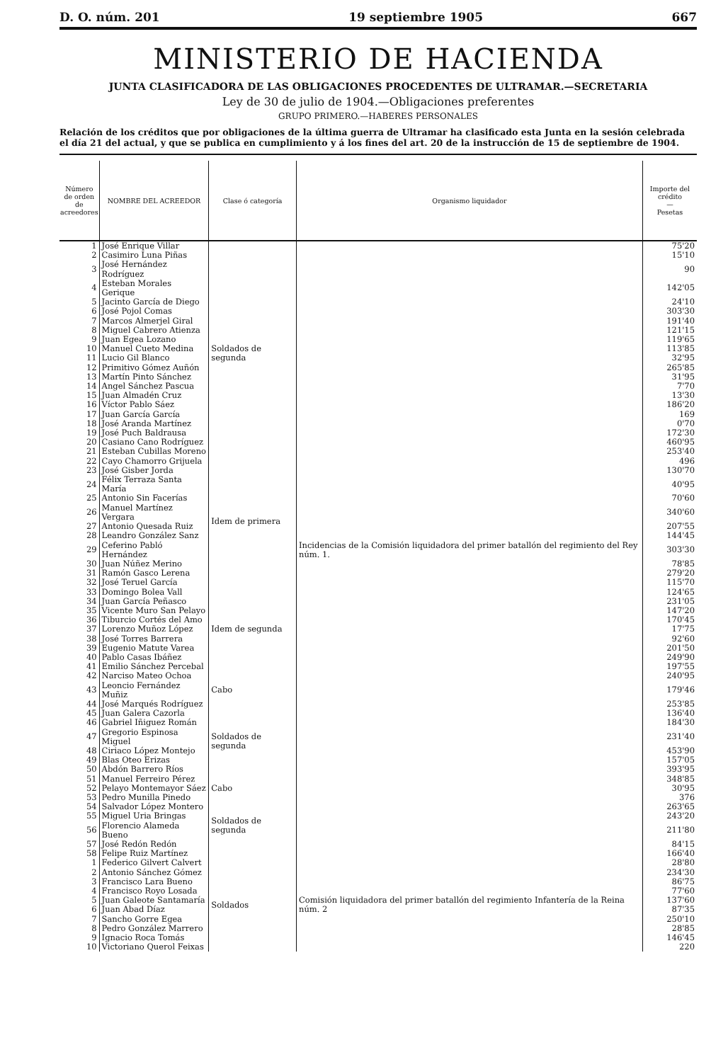D. O. núm. 201 19 septiembre 1905 667
MINISTERIO DE HACIENDA
JUNTA CLASIFICADORA DE LAS OBLIGACIONES PROCEDENTES DE ULTRAMAR.—SECRETARIA
Ley de 30 de julio de 1904.—Obligaciones preferentes
GRUPO PRIMERO.—HABERES PERSONALES
Relación de los créditos que por obligaciones de la última guerra de Ultramar ha clasificado esta Junta en la sesión celebrada el día 21 del actual, y que se publica en cumplimiento y á los fines del art. 20 de la instrucción de 15 de septiembre de 1904.
| Número de orden de acreedores | NOMBRE DEL ACREEDOR | Clase ó categoría | Organismo liquidador | Importe del crédito — Pesetas |
| --- | --- | --- | --- | --- |
| 1 | José Enrique Villar | Soldados de segunda | Incidencias de la Comisión liquidadora del primer batallón del regimiento del Rey núm. 1. | 75'20 |
| 2 | Casimiro Luna Piñas | | | 15'10 |
| 3 | José Hernández Rodríguez | | | 90 |
| 4 | Esteban Morales Gerique | | | 142'05 |
| 5 | Jacinto García de Diego | | | 24'10 |
| 6 | José Pojol Comas | | | 303'30 |
| 7 | Marcos Almerjel Giral | | | 191'40 |
| 8 | Miguel Cabrero Atienza | | | 121'15 |
| 9 | Juan Egea Lozano | | | 119'65 |
| 10 | Manuel Cueto Medina | | | 113'85 |
| 11 | Lucio Gil Blanco | | | 32'95 |
| 12 | Primitivo Gómez Auñón | | | 265'85 |
| 13 | Martín Pinto Sánchez | | | 31'95 |
| 14 | Angel Sánchez Pascua | | | 7'70 |
| 15 | Juan Almadén Cruz | | | 13'30 |
| 16 | Víctor Pablo Sáez | | | 186'20 |
| 17 | Juan García García | | | 169 |
| 18 | José Aranda Martínez | | | 0'70 |
| 19 | José Puch Baldrausa | | | 172'30 |
| 20 | Casiano Cano Rodríguez | | | 460'95 |
| 21 | Esteban Cubillas Moreno | | | 253'40 |
| 22 | Cayo Chamorro Grijuela | | | 496 |
| 23 | José Gisber Jorda | Idem de primera | | 130'70 |
| 24 | Félix Terraza Santa María | | | 40'95 |
| 25 | Antonio Sin Facerías | | | 70'60 |
| 26 | Manuel Martínez Vergara | | | 340'60 |
| 27 | Antonio Quesada Ruiz | | | 207'55 |
| 28 | Leandro González Sanz | | | 144'45 |
| 29 | Ceferino Pabló Hernández | | | 303'30 |
| 30 | Juan Núñez Merino | | | 78'85 |
| 31 | Ramón Gasco Lerena | | | 279'20 |
| 32 | José Teruel García | Idem de segunda | | 115'70 |
| 33 | Domingo Bolea Vall | | | 124'65 |
| 34 | Juan García Peñasco | | | 231'05 |
| 35 | Vicente Muro San Pelayo | | | 147'20 |
| 36 | Tiburcio Cortés del Amo | | | 170'45 |
| 37 | Lorenzo Muñoz López | | | 17'75 |
| 38 | José Torres Barrera | | | 92'60 |
| 39 | Eugenio Matute Varea | | | 201'50 |
| 40 | Pablo Casas Ibáñez | | | 249'90 |
| 41 | Emilio Sánchez Percebal | | | 197'55 |
| 42 | Narciso Mateo Ochoa | | | 240'95 |
| 43 | Leoncio Fernández Muñiz | Cabo | | 179'46 |
| 44 | José Marqués Rodríguez | Soldados de segunda | | 253'85 |
| 45 | Juan Galera Cazorla | | | 136'40 |
| 46 | Gabriel Iñiguez Román | | | 184'30 |
| 47 | Gregorio Espinosa Miguel | | | 231'40 |
| 48 | Ciriaco López Montejo | | | 453'90 |
| 49 | Blas Oteo Erizas | | | 157'05 |
| 50 | Abdón Barrero Ríos | | | 393'95 |
| 51 | Manuel Ferreiro Pérez | | | 348'85 |
| 52 | Pelayo Montemayor Sáez | Cabo | | 30'95 |
| 53 | Pedro Munilla Pinedo | Soldados de segunda | | 376 |
| 54 | Salvador López Montero | | | 263'65 |
| 55 | Miguel Uria Bringas | | | 243'20 |
| 56 | Florencio Alameda Bueno | | | 211'80 |
| 57 | José Redón Redón | | | 84'15 |
| 58 | Felipe Ruiz Martínez | | | 166'40 |
| 1 | Federico Gilvert Calvert | Soldados | Comisión liquidadora del primer batallón del regimiento Infantería de la Reina núm. 2 | 28'80 |
| 2 | Antonio Sánchez Gómez | | | 234'30 |
| 3 | Francisco Lara Bueno | | | 86'75 |
| 4 | Francisco Royo Losada | | | 77'60 |
| 5 | Juan Galeote Santamaría | | | 137'60 |
| 6 | Juan Abad Díaz | | | 87'35 |
| 7 | Sancho Gorre Egea | | | 250'10 |
| 8 | Pedro González Marrero | | | 28'85 |
| 9 | Ignacio Roca Tomás | | | 146'45 |
| 10 | Victoriano Querol Feixas | | | 220 |